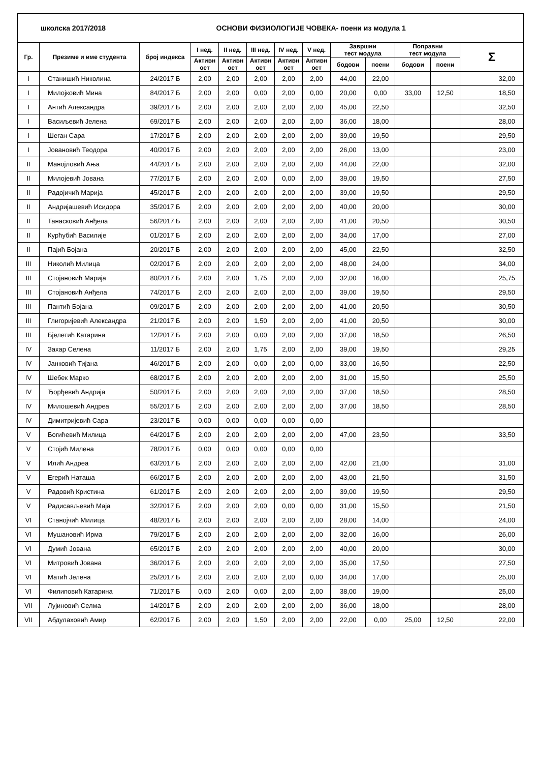| школска 2017/2018 | | | ОСНОВИ ФИЗИОЛОГИЈЕ ЧОВЕКА- поени из модула 1 | | | | | | | | | |
| Гр. | Презиме и име студента | број индекса | I нед. | II нед. | III нед. | IV нед. | V нед. | Завршни тест модула | | Поправни тест модула | | Σ |
| | | | Активн ост | Активн ост | Активн ост | Активн ост | Активн ост | | | | | |
| | | | | | | | | бодови | поени | бодови | поени | |
| I | Станишић Николина | 24/2017 Б | 2,00 | 2,00 | 2,00 | 2,00 | 2,00 | 44,00 | 22,00 | | | 32,00 |
| I | Милојковић Мина | 84/2017 Б | 2,00 | 2,00 | 0,00 | 2,00 | 0,00 | 20,00 | 0,00 | 33,00 | 12,50 | 18,50 |
| I | Антић Александра | 39/2017 Б | 2,00 | 2,00 | 2,00 | 2,00 | 2,00 | 45,00 | 22,50 | | | 32,50 |
| I | Васиљевић Јелена | 69/2017 Б | 2,00 | 2,00 | 2,00 | 2,00 | 2,00 | 36,00 | 18,00 | | | 28,00 |
| I | Шеган Сара | 17/2017 Б | 2,00 | 2,00 | 2,00 | 2,00 | 2,00 | 39,00 | 19,50 | | | 29,50 |
| I | Јовановић Теодора | 40/2017 Б | 2,00 | 2,00 | 2,00 | 2,00 | 2,00 | 26,00 | 13,00 | | | 23,00 |
| II | Манојловић Ања | 44/2017 Б | 2,00 | 2,00 | 2,00 | 2,00 | 2,00 | 44,00 | 22,00 | | | 32,00 |
| II | Милојевић Јована | 77/2017 Б | 2,00 | 2,00 | 2,00 | 0,00 | 2,00 | 39,00 | 19,50 | | | 27,50 |
| II | Радојичић Марија | 45/2017 Б | 2,00 | 2,00 | 2,00 | 2,00 | 2,00 | 39,00 | 19,50 | | | 29,50 |
| II | Андријашевић Исидора | 35/2017 Б | 2,00 | 2,00 | 2,00 | 2,00 | 2,00 | 40,00 | 20,00 | | | 30,00 |
| II | Танасковић Анђела | 56/2017 Б | 2,00 | 2,00 | 2,00 | 2,00 | 2,00 | 41,00 | 20,50 | | | 30,50 |
| II | Курћубић Василије | 01/2017 Б | 2,00 | 2,00 | 2,00 | 2,00 | 2,00 | 34,00 | 17,00 | | | 27,00 |
| II | Пајић Бојана | 20/2017 Б | 2,00 | 2,00 | 2,00 | 2,00 | 2,00 | 45,00 | 22,50 | | | 32,50 |
| III | Николић Милица | 02/2017 Б | 2,00 | 2,00 | 2,00 | 2,00 | 2,00 | 48,00 | 24,00 | | | 34,00 |
| III | Стојановић Марија | 80/2017 Б | 2,00 | 2,00 | 1,75 | 2,00 | 2,00 | 32,00 | 16,00 | | | 25,75 |
| III | Стојановић Анђела | 74/2017 Б | 2,00 | 2,00 | 2,00 | 2,00 | 2,00 | 39,00 | 19,50 | | | 29,50 |
| III | Пантић Бојана | 09/2017 Б | 2,00 | 2,00 | 2,00 | 2,00 | 2,00 | 41,00 | 20,50 | | | 30,50 |
| III | Глигоријевић Александра | 21/2017 Б | 2,00 | 2,00 | 1,50 | 2,00 | 2,00 | 41,00 | 20,50 | | | 30,00 |
| III | Бјелетић Катарина | 12/2017 Б | 2,00 | 2,00 | 0,00 | 2,00 | 2,00 | 37,00 | 18,50 | | | 26,50 |
| IV | Захар Селена | 11/2017 Б | 2,00 | 2,00 | 1,75 | 2,00 | 2,00 | 39,00 | 19,50 | | | 29,25 |
| IV | Јанковић Тијана | 46/2017 Б | 2,00 | 2,00 | 0,00 | 2,00 | 0,00 | 33,00 | 16,50 | | | 22,50 |
| IV | Шебек Марко | 68/2017 Б | 2,00 | 2,00 | 2,00 | 2,00 | 2,00 | 31,00 | 15,50 | | | 25,50 |
| IV | Ђорђевић Андрија | 50/2017 Б | 2,00 | 2,00 | 2,00 | 2,00 | 2,00 | 37,00 | 18,50 | | | 28,50 |
| IV | Милошевић Андреа | 55/2017 Б | 2,00 | 2,00 | 2,00 | 2,00 | 2,00 | 37,00 | 18,50 | | | 28,50 |
| IV | Димитријевић Сара | 23/2017 Б | 0,00 | 0,00 | 0,00 | 0,00 | 0,00 | | | | | |
| V | Богићевић Милица | 64/2017 Б | 2,00 | 2,00 | 2,00 | 2,00 | 2,00 | 47,00 | 23,50 | | | 33,50 |
| V | Стојић Милена | 78/2017 Б | 0,00 | 0,00 | 0,00 | 0,00 | 0,00 | | | | | |
| V | Илић Андреа | 63/2017 Б | 2,00 | 2,00 | 2,00 | 2,00 | 2,00 | 42,00 | 21,00 | | | 31,00 |
| V | Егерић Наташа | 66/2017 Б | 2,00 | 2,00 | 2,00 | 2,00 | 2,00 | 43,00 | 21,50 | | | 31,50 |
| V | Радовић Кристина | 61/2017 Б | 2,00 | 2,00 | 2,00 | 2,00 | 2,00 | 39,00 | 19,50 | | | 29,50 |
| V | Радисављевић Маја | 32/2017 Б | 2,00 | 2,00 | 2,00 | 0,00 | 0,00 | 31,00 | 15,50 | | | 21,50 |
| VI | Станојчић Милица | 48/2017 Б | 2,00 | 2,00 | 2,00 | 2,00 | 2,00 | 28,00 | 14,00 | | | 24,00 |
| VI | Мушановић Ирма | 79/2017 Б | 2,00 | 2,00 | 2,00 | 2,00 | 2,00 | 32,00 | 16,00 | | | 26,00 |
| VI | Думић Јована | 65/2017 Б | 2,00 | 2,00 | 2,00 | 2,00 | 2,00 | 40,00 | 20,00 | | | 30,00 |
| VI | Митровић Јована | 36/2017 Б | 2,00 | 2,00 | 2,00 | 2,00 | 2,00 | 35,00 | 17,50 | | | 27,50 |
| VI | Матић Јелена | 25/2017 Б | 2,00 | 2,00 | 2,00 | 2,00 | 0,00 | 34,00 | 17,00 | | | 25,00 |
| VI | Филиповић Катарина | 71/2017 Б | 0,00 | 2,00 | 0,00 | 2,00 | 2,00 | 38,00 | 19,00 | | | 25,00 |
| VII | Лујиновић Селма | 14/2017 Б | 2,00 | 2,00 | 2,00 | 2,00 | 2,00 | 36,00 | 18,00 | | | 28,00 |
| VII | Абдулаховић Амир | 62/2017 Б | 2,00 | 2,00 | 1,50 | 2,00 | 2,00 | 22,00 | 0,00 | 25,00 | 12,50 | 22,00 |